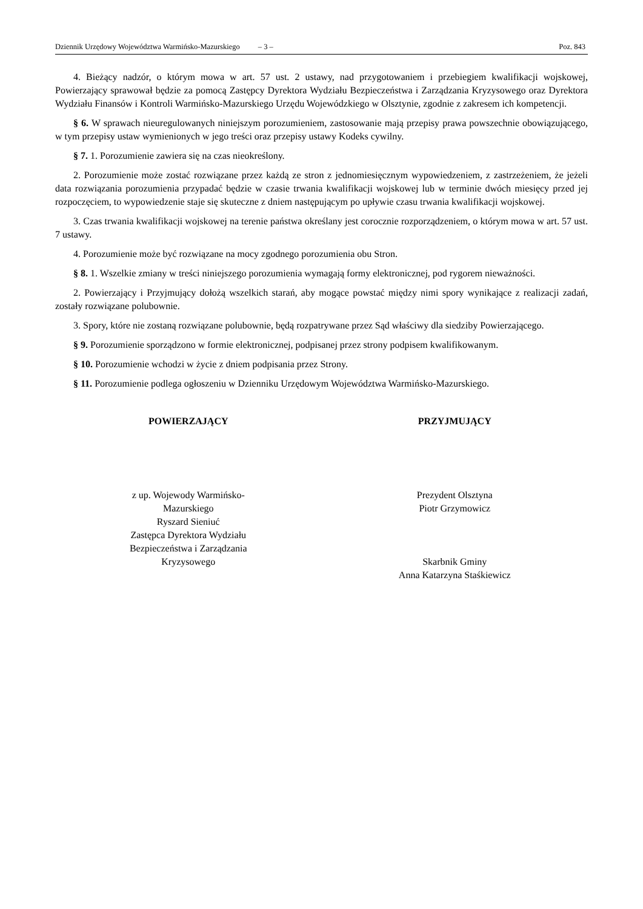Dziennik Urzędowy Województwa Warmińsko-Mazurskiego – 3 – Poz. 843
4. Bieżący nadzór, o którym mowa w art. 57 ust. 2 ustawy, nad przygotowaniem i przebiegiem kwalifikacji wojskowej, Powierzający sprawował będzie za pomocą Zastępcy Dyrektora Wydziału Bezpieczeństwa i Zarządzania Kryzysowego oraz Dyrektora Wydziału Finansów i Kontroli Warmińsko-Mazurskiego Urzędu Wojewódzkiego w Olsztynie, zgodnie z zakresem ich kompetencji.
§ 6. W sprawach nieuregulowanych niniejszym porozumieniem, zastosowanie mają przepisy prawa powszechnie obowiązującego, w tym przepisy ustaw wymienionych w jego treści oraz przepisy ustawy Kodeks cywilny.
§ 7. 1. Porozumienie zawiera się na czas nieokreślony.
2. Porozumienie może zostać rozwiązane przez każdą ze stron z jednomiesięcznym wypowiedzeniem, z zastrzeżeniem, że jeżeli data rozwiązania porozumienia przypadać będzie w czasie trwania kwalifikacji wojskowej lub w terminie dwóch miesięcy przed jej rozpoczęciem, to wypowiedzenie staje się skuteczne z dniem następującym po upływie czasu trwania kwalifikacji wojskowej.
3. Czas trwania kwalifikacji wojskowej na terenie państwa określany jest corocznie rozporządzeniem, o którym mowa w art. 57 ust. 7 ustawy.
4. Porozumienie może być rozwiązane na mocy zgodnego porozumienia obu Stron.
§ 8. 1. Wszelkie zmiany w treści niniejszego porozumienia wymagają formy elektronicznej, pod rygorem nieważności.
2. Powierzający i Przyjmujący dołożą wszelkich starań, aby mogące powstać między nimi spory wynikające z realizacji zadań, zostały rozwiązane polubownie.
3. Spory, które nie zostaną rozwiązane polubownie, będą rozpatrywane przez Sąd właściwy dla siedziby Powierzającego.
§ 9. Porozumienie sporządzono w formie elektronicznej, podpisanej przez strony podpisem kwalifikowanym.
§ 10. Porozumienie wchodzi w życie z dniem podpisania przez Strony.
§ 11. Porozumienie podlega ogłoszeniu w Dzienniku Urzędowym Województwa Warmińsko-Mazurskiego.
POWIERZAJĄCY
z up. Wojewody Warmińsko-
Mazurskiego
Ryszard Sieniuć
Zastępca Dyrektora Wydziału
Bezpieczeństwa i Zarządzania
Kryzysowego
PRZYJMUJĄCY
Prezydent Olsztyna
Piotr Grzymowicz
Skarbnik Gminy
Anna Katarzyna Staśkiewicz